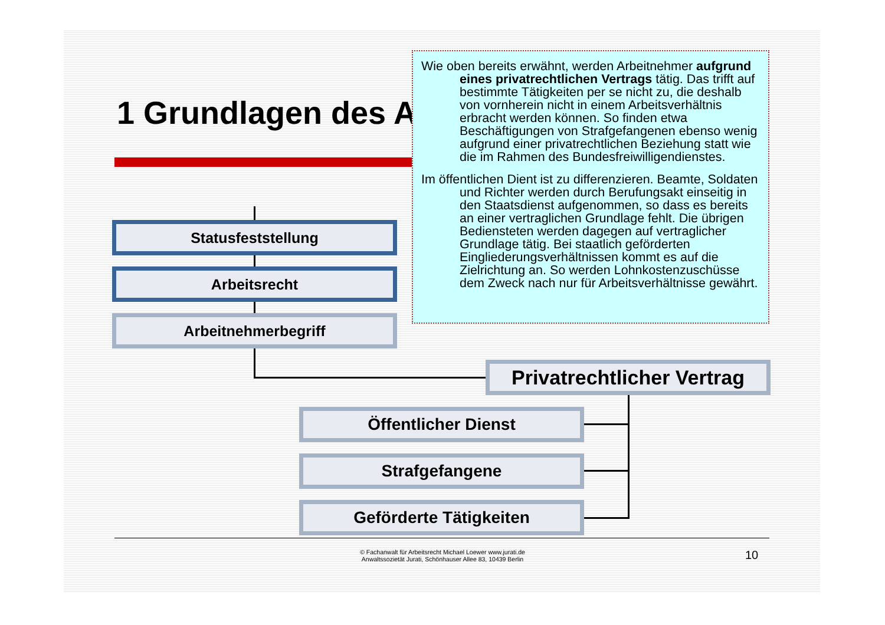1 Grundlagen des A
Statusfeststellung
Arbeitsrecht
Arbeitnehmerbegriff
Privatrechtlicher Vertrag
Öffentlicher Dienst
Strafgefangene
Geförderte Tätigkeiten
Wie oben bereits erwähnt, werden Arbeitnehmer auf­grund eines privatrechtlichen Vertrags tätig. Das trifft auf bestimmte Tätigkeiten per se nicht zu, die deshalb von vornherein nicht in einem Ar­beitsverhältnis erbracht werden können. So fin­den etwa Beschäftigungen von Strafgefangenen ebenso wenig aufgrund einer privatrechtlichen Beziehung statt wie die im Rahmen des Bundes­freiwilligendienstes.
Im öffentlichen Dient ist zu differenzieren. Beamte, Sol­daten und Richter werden durch Berufungsakt einseitig in den Staatsdienst aufgenommen, so dass es bereits an einer vertraglichen Grundlage fehlt. Die übrigen Bediensteten werden dagegen auf vertraglicher Grundlage tätig. Bei staatlich ge­förderten Eingliederungsverhältnissen kommt es auf die Zielrichtung an. So werden Lohnkostenzu­schüsse dem Zweck nach nur für Arbeitsverhält­nisse gewährt.
© Fachanwalt für Arbeitsrecht Michael Loewer www.jurati.de
Anwaltssozietät Jurati, Schönhauser Allee 83, 10439 Berlin
10